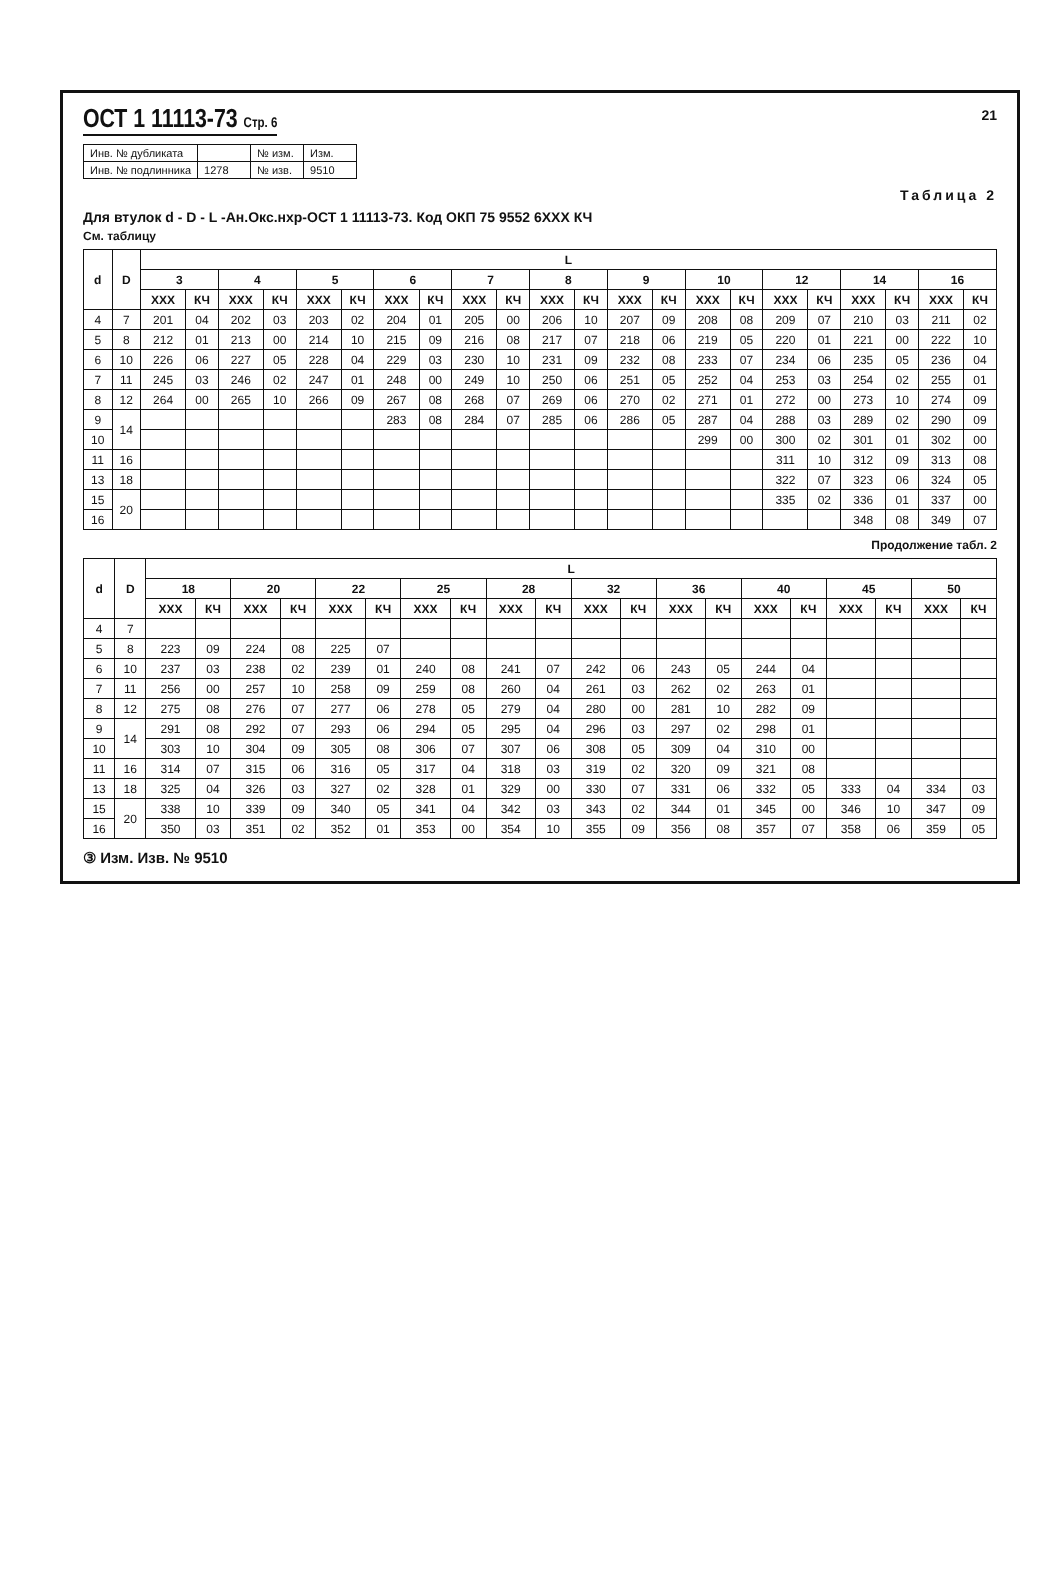ОСТ 1 11113-73 Стр. 6 21
| Инв. № дубликата | | № изм. | Изм. |
| Инв. № подлинника | 1278 | № изв. | 9510 |
Таблица 2
Для втулок d - D - L -Ан.Окс.нхр-ОСТ 1 11113-73. Код ОКП 75 9552 6XXX КЧ
См. таблицу
| d | D | L | | | | | | | | | | | | | | | | | | | | | |
| --- | --- | --- | --- | --- | --- | --- | --- | --- | --- | --- | --- | --- | --- | --- | --- | --- | --- | --- | --- | --- | --- | --- | --- |
| | | 3 | | 4 | | 5 | | 6 | | 7 | | 8 | | 9 | | 10 | | 12 | | 14 | | 16 | |
| | | XXX | КЧ | XXX | КЧ | XXX | КЧ | XXX | КЧ | XXX | КЧ | XXX | КЧ | XXX | КЧ | XXX | КЧ | XXX | КЧ | XXX | КЧ | XXX | КЧ |
| 4 | 7 | 201 | 04 | 202 | 03 | 203 | 02 | 204 | 01 | 205 | 00 | 206 | 10 | 207 | 09 | 208 | 08 | 209 | 07 | 210 | 03 | 211 | 02 |
| 5 | 8 | 212 | 01 | 213 | 00 | 214 | 10 | 215 | 09 | 216 | 08 | 217 | 07 | 218 | 06 | 219 | 05 | 220 | 01 | 221 | 00 | 222 | 10 |
| 6 | 10 | 226 | 06 | 227 | 05 | 228 | 04 | 229 | 03 | 230 | 10 | 231 | 09 | 232 | 08 | 233 | 07 | 234 | 06 | 235 | 05 | 236 | 04 |
| 7 | 11 | 245 | 03 | 246 | 02 | 247 | 01 | 248 | 00 | 249 | 10 | 250 | 06 | 251 | 05 | 252 | 04 | 253 | 03 | 254 | 02 | 255 | 01 |
| 8 | 12 | 264 | 00 | 265 | 10 | 266 | 09 | 267 | 08 | 268 | 07 | 269 | 06 | 270 | 02 | 271 | 01 | 272 | 00 | 273 | 10 | 274 | 09 |
| 9 | 14 | | | | | | | 283 | 08 | 284 | 07 | 285 | 06 | 286 | 05 | 287 | 04 | 288 | 03 | 289 | 02 | 290 | 09 |
| 10 | | | | | | | | | | | | | | | | 299 | 00 | 300 | 02 | 301 | 01 | 302 | 00 |
| 11 | 16 | | | | | | | | | | | | | | | | | 311 | 10 | 312 | 09 | 313 | 08 |
| 13 | 18 | | | | | | | | | | | | | | | | | 322 | 07 | 323 | 06 | 324 | 05 |
| 15 | 20 | | | | | | | | | | | | | | | | | 335 | 02 | 336 | 01 | 337 | 00 |
| 16 | | | | | | | | | | | | | | | | | | | | 348 | 08 | 349 | 07 |
Продолжение табл. 2
| d | D | L | | | | | | | | | | | | | | | | | | | |
| --- | --- | --- | --- | --- | --- | --- | --- | --- | --- | --- | --- | --- | --- | --- | --- | --- | --- | --- | --- | --- | --- |
| | | 18 | | 20 | | 22 | | 25 | | 28 | | 32 | | 36 | | 40 | | 45 | | 50 | |
| | | XXX | КЧ | XXX | КЧ | XXX | КЧ | XXX | КЧ | XXX | КЧ | XXX | КЧ | XXX | КЧ | XXX | КЧ | XXX | КЧ | XXX | КЧ |
| 4 | 7 | | | | | | | | | | | | | | | | | | | | |
| 5 | 8 | 223 | 09 | 224 | 08 | 225 | 07 | | | | | | | | | | | | | | |
| 6 | 10 | 237 | 03 | 238 | 02 | 239 | 01 | 240 | 08 | 241 | 07 | 242 | 06 | 243 | 05 | 244 | 04 | | | | |
| 7 | 11 | 256 | 00 | 257 | 10 | 258 | 09 | 259 | 08 | 260 | 04 | 261 | 03 | 262 | 02 | 263 | 01 | | | | |
| 8 | 12 | 275 | 08 | 276 | 07 | 277 | 06 | 278 | 05 | 279 | 04 | 280 | 00 | 281 | 10 | 282 | 09 | | | | |
| 9 | 14 | 291 | 08 | 292 | 07 | 293 | 06 | 294 | 05 | 295 | 04 | 296 | 03 | 297 | 02 | 298 | 01 | | | | |
| 10 | | 303 | 10 | 304 | 09 | 305 | 08 | 306 | 07 | 307 | 06 | 308 | 05 | 309 | 04 | 310 | 00 | | | | |
| 11 | 16 | 314 | 07 | 315 | 06 | 316 | 05 | 317 | 04 | 318 | 03 | 319 | 02 | 320 | 09 | 321 | 08 | | | | |
| 13 | 18 | 325 | 04 | 326 | 03 | 327 | 02 | 328 | 01 | 329 | 00 | 330 | 07 | 331 | 06 | 332 | 05 | 333 | 04 | 334 | 03 |
| 15 | 20 | 338 | 10 | 339 | 09 | 340 | 05 | 341 | 04 | 342 | 03 | 343 | 02 | 344 | 01 | 345 | 00 | 346 | 10 | 347 | 09 |
| 16 | | 350 | 03 | 351 | 02 | 352 | 01 | 353 | 00 | 354 | 10 | 355 | 09 | 356 | 08 | 357 | 07 | 358 | 06 | 359 | 05 |
③ Изм. Изв. № 9510